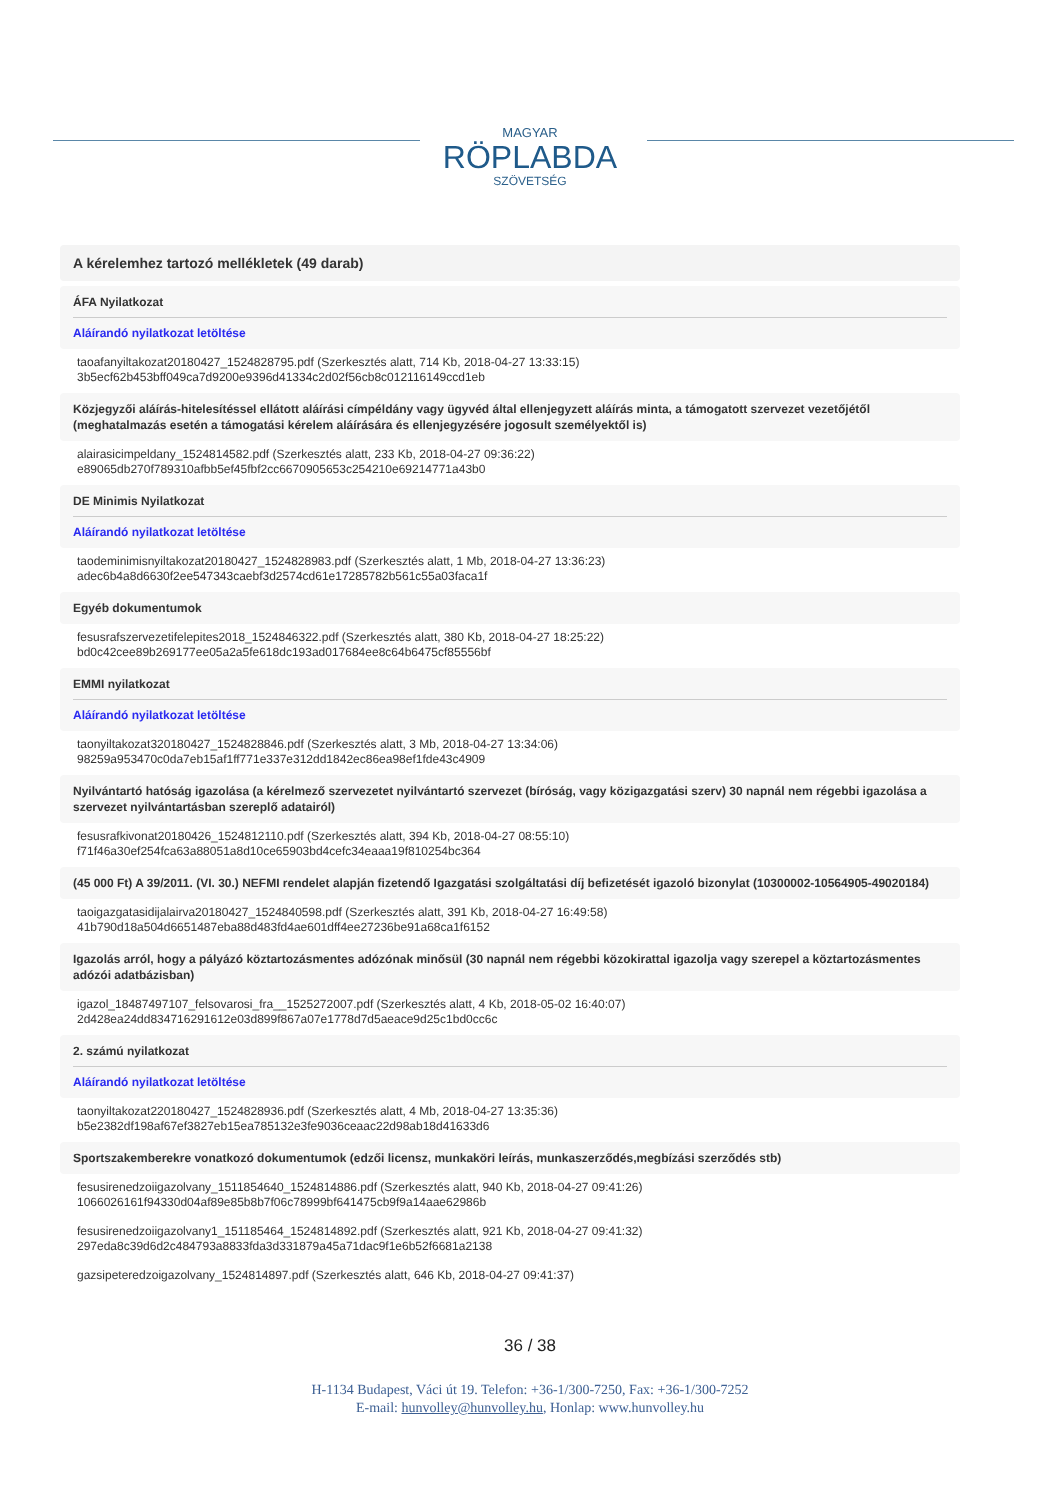MAGYAR
RÖPLABDA
SZÖVETSÉG
A kérelemhez tartozó mellékletek (49 darab)
ÁFA Nyilatkozat
Aláírandó nyilatkozat letöltése
taoafanyiltakozat20180427_1524828795.pdf (Szerkesztés alatt, 714 Kb, 2018-04-27 13:33:15)
3b5ecf62b453bff049ca7d9200e9396d41334c2d02f56cb8c012116149ccd1eb
Közjegyzői aláírás-hitelesítéssel ellátott aláírási címpéldány vagy ügyvéd által ellenjegyzett aláírás minta, a támogatott szervezet vezetőjétől (meghatalmazás esetén a támogatási kérelem aláírására és ellenjegyzésére jogosult személyektől is)
alairasicimpeldany_1524814582.pdf (Szerkesztés alatt, 233 Kb, 2018-04-27 09:36:22)
e89065db270f789310afbb5ef45fbf2cc6670905653c254210e69214771a43b0
DE Minimis Nyilatkozat
Aláírandó nyilatkozat letöltése
taodeminimisnyiltakozat20180427_1524828983.pdf (Szerkesztés alatt, 1 Mb, 2018-04-27 13:36:23)
adec6b4a8d6630f2ee547343caebf3d2574cd61e17285782b561c55a03faca1f
Egyéb dokumentumok
fesusrafszervezetifelepites2018_1524846322.pdf (Szerkesztés alatt, 380 Kb, 2018-04-27 18:25:22)
bd0c42cee89b269177ee05a2a5fe618dc193ad017684ee8c64b6475cf85556bf
EMMI nyilatkozat
Aláírandó nyilatkozat letöltése
taonyiltakozat320180427_1524828846.pdf (Szerkesztés alatt, 3 Mb, 2018-04-27 13:34:06)
98259a953470c0da7eb15af1ff771e337e312dd1842ec86ea98ef1fde43c4909
Nyilvántartó hatóság igazolása (a kérelmező szervezetet nyilvántartó szervezet (bíróság, vagy közigazgatási szerv) 30 napnál nem régebbi igazolása a szervezet nyilvántartásban szereplő adatairól)
fesusrafkivonat20180426_1524812110.pdf (Szerkesztés alatt, 394 Kb, 2018-04-27 08:55:10)
f71f46a30ef254fca63a88051a8d10ce65903bd4cefc34eaaa19f810254bc364
(45 000 Ft) A 39/2011. (VI. 30.) NEFMI rendelet alapján fizetendő Igazgatási szolgáltatási díj befizetését igazoló bizonylat (10300002-10564905-49020184)
taoigazgatasidijalairva20180427_1524840598.pdf (Szerkesztés alatt, 391 Kb, 2018-04-27 16:49:58)
41b790d18a504d6651487eba88d483fd4ae601dff4ee27236be91a68ca1f6152
Igazolás arról, hogy a pályázó köztartozásmentes adózónak minősül (30 napnál nem régebbi közokirattal igazolja vagy szerepel a köztartozásmentes adózói adatbázisban)
igazol_18487497107_felsovarosi_fra__1525272007.pdf (Szerkesztés alatt, 4 Kb, 2018-05-02 16:40:07)
2d428ea24dd834716291612e03d899f867a07e1778d7d5aeace9d25c1bd0cc6c
2. számú nyilatkozat
Aláírandó nyilatkozat letöltése
taonyiltakozat220180427_1524828936.pdf (Szerkesztés alatt, 4 Mb, 2018-04-27 13:35:36)
b5e2382df198af67ef3827eb15ea785132e3fe9036ceaac22d98ab18d41633d6
Sportszakemberekre vonatkozó dokumentumok (edzői licensz, munkaköri leírás, munkaszerződés,megbízási szerződés stb)
fesusirenedzoiigazolvany_1511854640_1524814886.pdf (Szerkesztés alatt, 940 Kb, 2018-04-27 09:41:26)
1066026161f94330d04af89e85b8b7f06c78999bf641475cb9f9a14aae62986b
fesusirenedzoiigazolvany1_151185464_1524814892.pdf (Szerkesztés alatt, 921 Kb, 2018-04-27 09:41:32)
297eda8c39d6d2c484793a8833fda3d331879a45a71dac9f1e6b52f6681a2138
gazsipeteredzoigazolvany_1524814897.pdf (Szerkesztés alatt, 646 Kb, 2018-04-27 09:41:37)
36 / 38
H-1134 Budapest, Váci út 19. Telefon: +36-1/300-7250, Fax: +36-1/300-7252
E-mail: hunvolley@hunvolley.hu, Honlap: www.hunvolley.hu